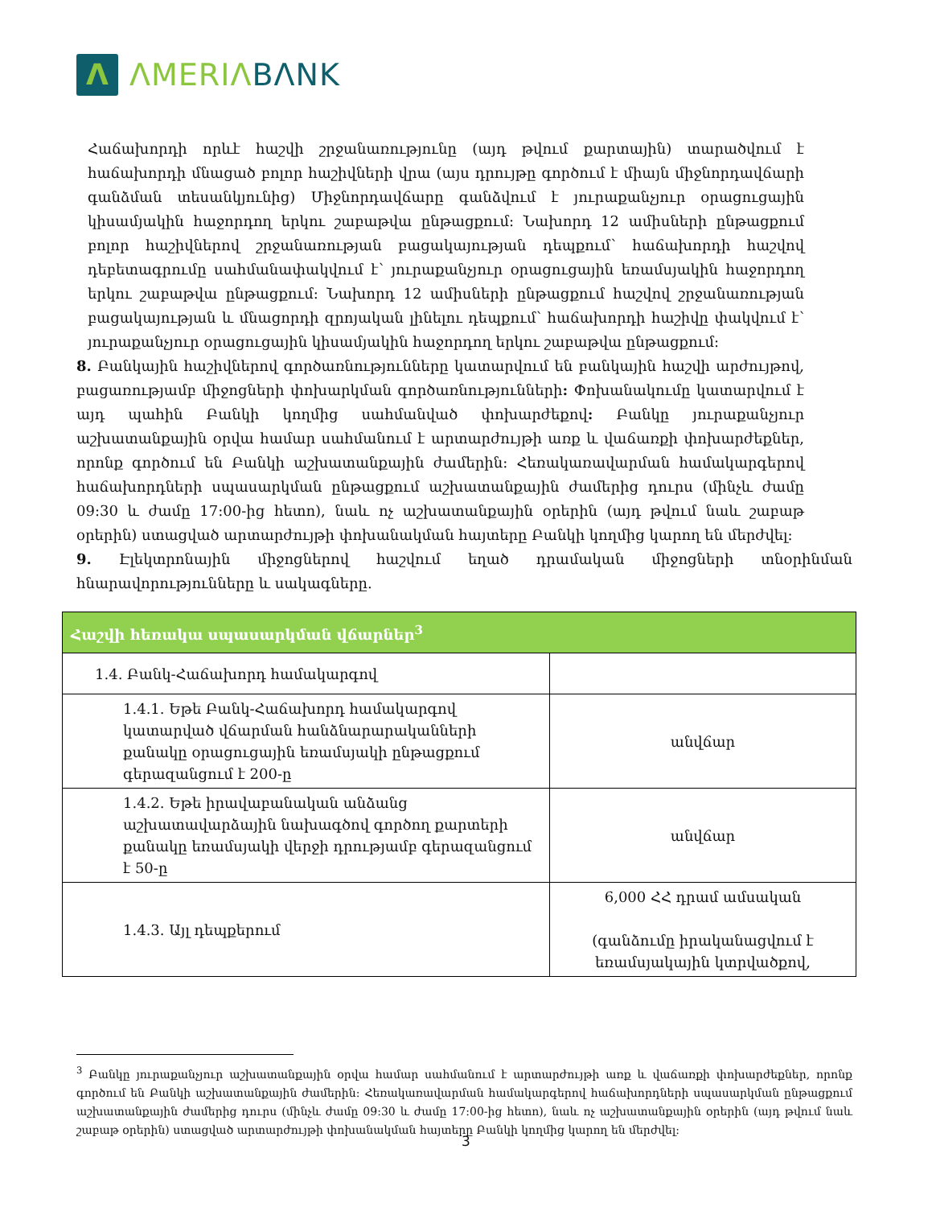Λ
ΛMERIΛ BΛNK
Հաճախորդի որևէ հաշվի շրջանառությունը (այդ թվում քարտային) տարածվում է հաճախորդի մնացած բոլոր հաշիվների վրա (այս դրույթը գործում է միայն միջնորդավճարի գանձման տեսանկյունից) Միջնորդավճարը գանձվում է յուրաքանչյուր օրացուցային կիսամյակին հաջորդող երկու շաբաթվա ընթացքում: Նախորդ 12 ամիսների ընթացքում բոլոր հաշիվներով շրջանառության բացակայության դեպքում՝ հաճախորդի հաշվով դեբետագրումը սահմանափակվում է՝ յուրաքանչյուր օրացուցային եռամսյակին հաջորդող երկու շաբաթվա ընթացքում: Նախորդ 12 ամիսների ընթացքում հաշվով շրջանառության բացակայության և մնացորդի զրոյական լինելու դեպքում՝ հաճախորդի հաշիվը փակվում է՝ յուրաքանչյուր օրացուցային կիսամյակին հաջորդող երկու շաբաթվա ընթացքում:
8. Բանկային հաշիվներով գործառնությունները կատարվում են բանկային հաշվի արժույթով, բացառությամբ միջոցների փոխարկման գործառնությունների: Փոխանակումը կատարվում է այդ պահին Բանկի կողմից սահմանված փոխարժեքով: Բանկը յուրաքանչյուր աշխատանքային օրվա համար սահմանում է արտարժույթի առք և վաճառքի փոխարժեքներ, որոնք գործում են Բանկի աշխատանքային ժամերին: Հեռակառավարման համակարգերով հաճախորդների սպասարկման ընթացքում աշխատանքային ժամերից դուրս (մինչև ժամը 09:30 և ժամը 17:00-ից հետո), նաև ոչ աշխատանքային օրերին (այդ թվում նաև շաբաթ օրերին) ստացված արտարժույթի փոխանակման հայտերը Բանկի կողմից կարող են մերժվել:
9. Էլեկտրոնային միջոցներով հաշվում եղած դրամական միջոցների տնօրինման հնարավորությունները և սակագները.
| Հաշվի հեռակա սպասարկման վճարներ<sup>3</sup> | |
| --- | --- |
| 1.4. Բանկ-Հաճախորդ համակարգով | |
| 1.4.1. Եթե Բանկ-Հաճախորդ համակարգով կատարված վճարման հանձնարարականների քանակը օրացուցային եռամսյակի ընթացքում գերազանցում է 200-ը | անվճար |
| 1.4.2. Եթե իրավաբանական անձանց աշխատավարձային նախագծով գործող քարտերի քանակը եռամսյակի վերջի դրությամբ գերազանցում է 50-ը | անվճար |
| 1.4.3. Այլ դեպքերում | 6,000 ՀՀ դրամ ամսական (գանձումը իրականացվում է եռամսյակային կտրվածքով, |
<sup>3</sup> Բանկը յուրաքանչյուր աշխատանքային օրվա համար սահմանում է արտարժույթի առք և վաճառքի փոխարժեքներ, որոնք գործում են Բանկի աշխատանքային ժամերին: Հեռակառավարման համակարգերով հաճախորդների սպասարկման ընթացքում աշխատանքային ժամերից դուրս (մինչև ժամը 09:30 և ժամը 17:00-ից հետո), նաև ոչ աշխատանքային օրերին (այդ թվում նաև շաբաթ օրերին) ստացված արտարժույթի փոխանակման հայտերը Բանկի կողմից կարող են մերժվել:
3